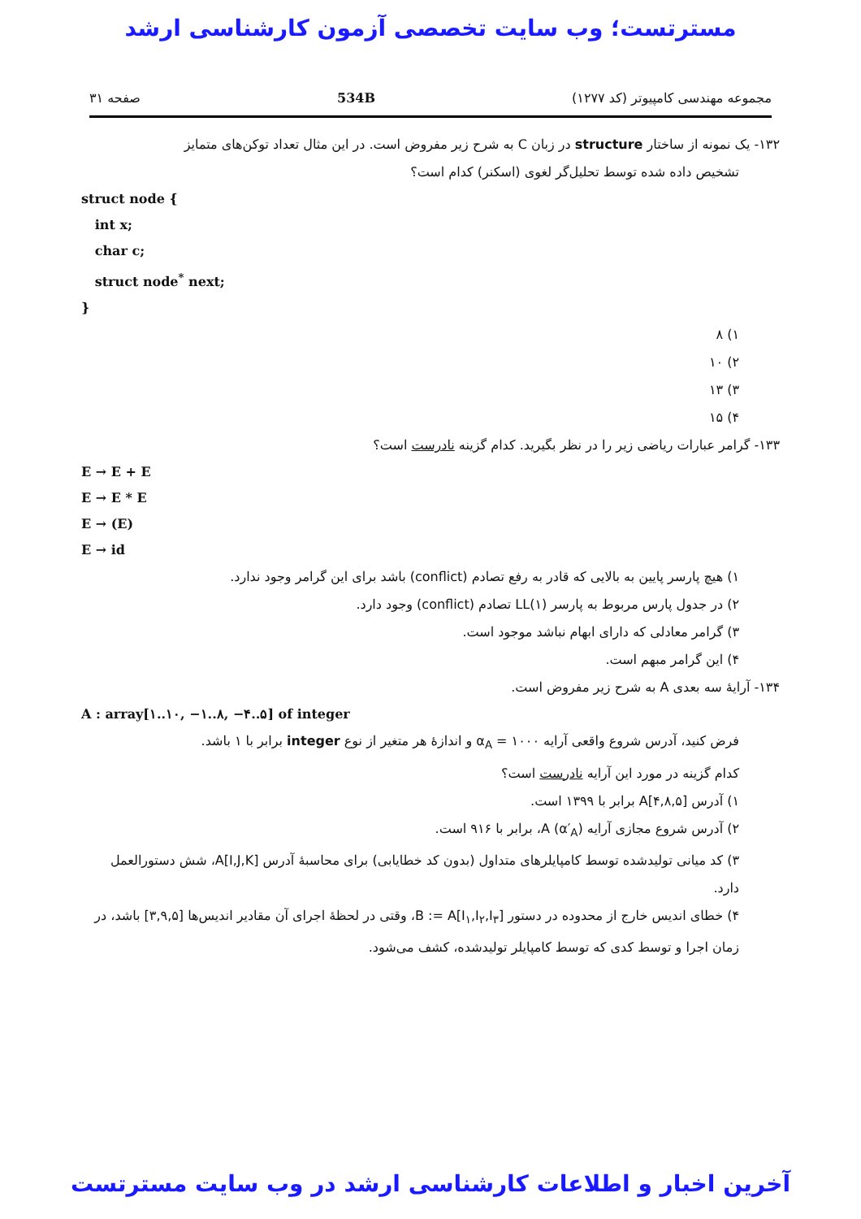مسترتست؛ وب سایت تخصصی آزمون کارشناسی ارشد
مجموعه مهندسی کامپیوتر (کد ۱۲۷۷) 534B صفحه ۳۱
۱۳۲- یک نمونه از ساختار structure در زبان C به شرح زیر مفروض است. در این مثال تعداد توکن‌های متمایز
تشخیص داده شده توسط تحلیل‌گر لغوی (اسکنر) کدام است؟
struct node {
int x;
char c;
struct node<sup>*</sup> next;
}
۱) ۸
۲) ۱۰
۳) ۱۳
۴) ۱۵
۱۳۳- گرامر عبارات ریاضی زیر را در نظر بگیرید. کدام گزینه نادرست است؟
E → E + E
E → E * E
E → (E)
E → id
۱) هیچ پارسر پایین به بالایی که قادر به رفع تصادم (conflict) باشد برای این گرامر وجود ندارد.
۲) در جدول پارس مربوط به پارسر LL(۱) تصادم (conflict) وجود دارد.
۳) گرامر معادلی که دارای ابهام نباشد موجود است.
۴) این گرامر مبهم است.
۱۳۴- آرایهٔ سه بعدی A به شرح زیر مفروض است.
A : array[۱..۱۰, −۱..۸, −۴..۵] of integer
فرض کنید، آدرس شروع واقعی آرایه α<sub>A</sub> = ۱۰۰۰ و اندازهٔ هر متغیر از نوع integer برابر با ۱ باشد.
کدام گزینه در مورد این آرایه نادرست است؟
۱) آدرس A[۴,۸,۵] برابر با ۱۳۹۹ است.
۲) آدرس شروع مجازی آرایه A (α′<sub>A</sub>)، برابر با ۹۱۶ است.
۳) کد میانی تولیدشده توسط کامپایلرهای متداول (بدون کد خطایابی) برای محاسبهٔ آدرس A[I,J,K]، شش دستورالعمل دارد.
۴) خطای اندیس خارج از محدوده در دستور B := A[I<sub>۱</sub>,I<sub>۲</sub>,I<sub>۳</sub>]، وقتی در لحظهٔ اجرای آن مقادیر اندیس‌ها [۳,۹,۵] باشد، در زمان اجرا و توسط کدی که توسط کامپایلر تولیدشده، کشف می‌شود.
آخرین اخبار و اطلاعات کارشناسی ارشد در وب سایت مسترتست